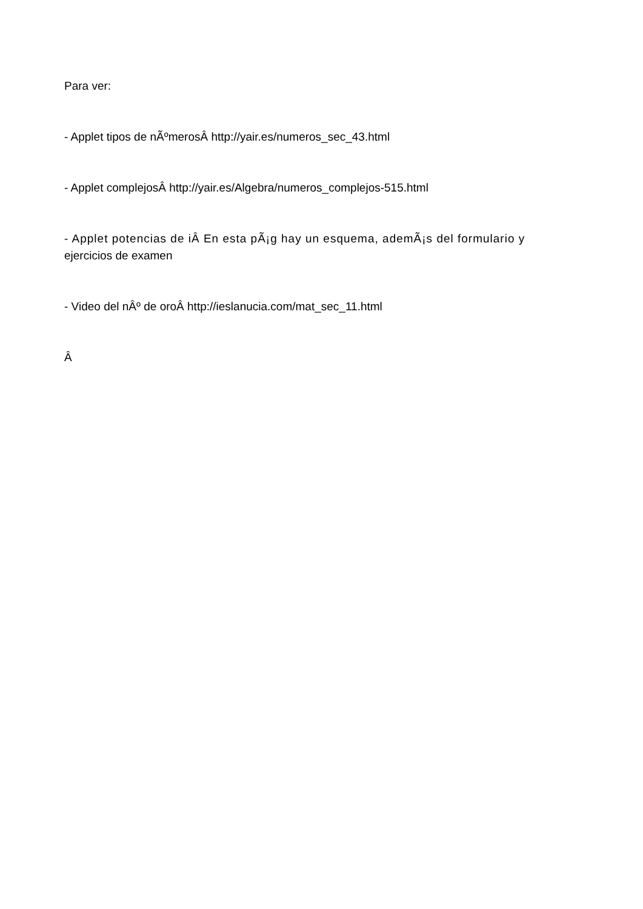Para ver:
- Applet tipos de nÃºmerosÂ http://yair.es/numeros_sec_43.html
- Applet complejosÂ http://yair.es/Algebra/numeros_complejos-515.html
- Applet potencias de iÂ En esta pÃ¡g hay un esquema, ademÃ¡s del formulario y
ejercicios de examen
- Video del nÂº de oroÂ http://ieslanucia.com/mat_sec_11.html
Â